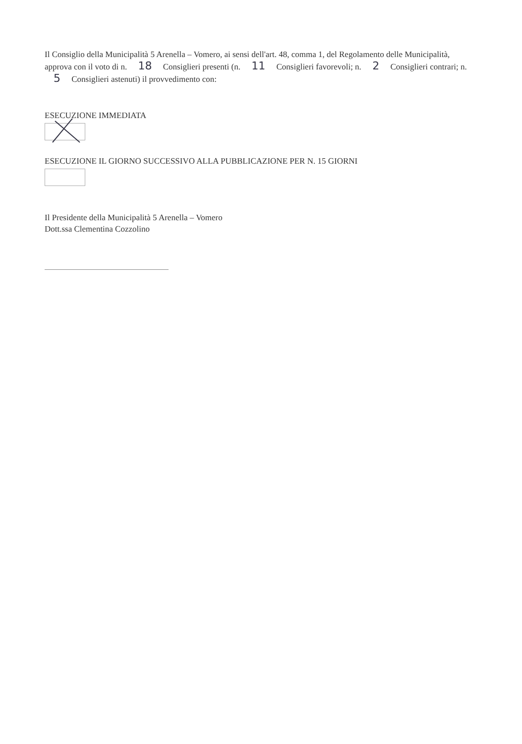Il Consiglio della Municipalità 5 Arenella – Vomero, ai sensi dell'art. 48, comma 1, del Regolamento delle Municipalità, approva con il voto di n. 18 Consiglieri presenti (n. 11 Consiglieri favorevoli; n. 2 Consiglieri contrari; n. 5 Consiglieri astenuti) il provvedimento con:
ESECUZIONE IMMEDIATA
ESECUZIONE IL GIORNO SUCCESSIVO ALLA PUBBLICAZIONE PER N. 15 GIORNI
Il Presidente della Municipalità 5 Arenella – Vomero
Dott.ssa Clementina Cozzolino